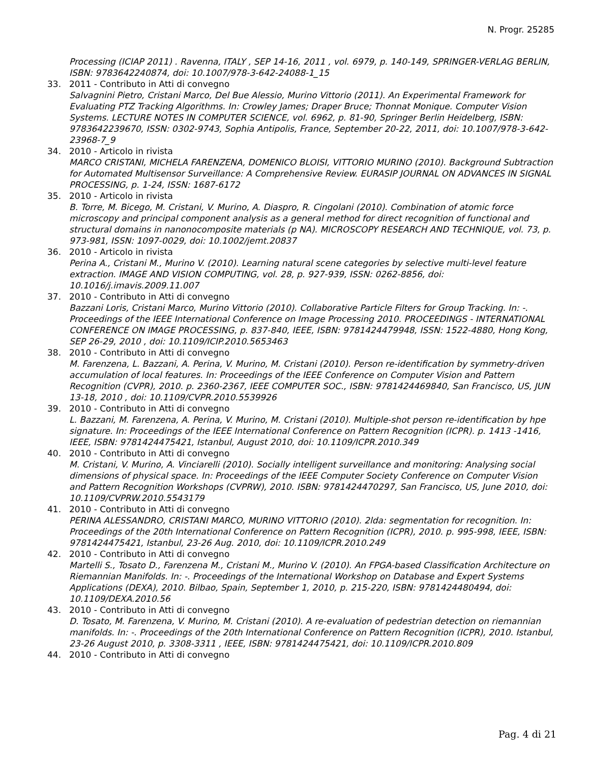N. Progr. 25285
Processing (ICIAP 2011) . Ravenna, ITALY , SEP 14-16, 2011 , vol. 6979, p. 140-149, SPRINGER-VERLAG BERLIN, ISBN: 9783642240874, doi: 10.1007/978-3-642-24088-1_15
33. 2011 - Contributo in Atti di convegno
Salvagnini Pietro, Cristani Marco, Del Bue Alessio, Murino Vittorio (2011). An Experimental Framework for Evaluating PTZ Tracking Algorithms. In: Crowley James; Draper Bruce; Thonnat Monique. Computer Vision Systems. LECTURE NOTES IN COMPUTER SCIENCE, vol. 6962, p. 81-90, Springer Berlin Heidelberg, ISBN: 9783642239670, ISSN: 0302-9743, Sophia Antipolis, France, September 20-22, 2011, doi: 10.1007/978-3-642-23968-7_9
34. 2010 - Articolo in rivista
MARCO CRISTANI, MICHELA FARENZENA, DOMENICO BLOISI, VITTORIO MURINO (2010). Background Subtraction for Automated Multisensor Surveillance: A Comprehensive Review. EURASIP JOURNAL ON ADVANCES IN SIGNAL PROCESSING, p. 1-24, ISSN: 1687-6172
35. 2010 - Articolo in rivista
B. Torre, M. Bicego, M. Cristani, V. Murino, A. Diaspro, R. Cingolani (2010). Combination of atomic force microscopy and principal component analysis as a general method for direct recognition of functional and structural domains in nanonocomposite materials (p NA). MICROSCOPY RESEARCH AND TECHNIQUE, vol. 73, p. 973-981, ISSN: 1097-0029, doi: 10.1002/jemt.20837
36. 2010 - Articolo in rivista
Perina A., Cristani M., Murino V. (2010). Learning natural scene categories by selective multi-level feature extraction. IMAGE AND VISION COMPUTING, vol. 28, p. 927-939, ISSN: 0262-8856, doi: 10.1016/j.imavis.2009.11.007
37. 2010 - Contributo in Atti di convegno
Bazzani Loris, Cristani Marco, Murino Vittorio (2010). Collaborative Particle Filters for Group Tracking. In: -. Proceedings of the IEEE International Conference on Image Processing 2010. PROCEEDINGS - INTERNATIONAL CONFERENCE ON IMAGE PROCESSING, p. 837-840, IEEE, ISBN: 9781424479948, ISSN: 1522-4880, Hong Kong, SEP 26-29, 2010 , doi: 10.1109/ICIP.2010.5653463
38. 2010 - Contributo in Atti di convegno
M. Farenzena, L. Bazzani, A. Perina, V. Murino, M. Cristani (2010). Person re-identification by symmetry-driven accumulation of local features. In: Proceedings of the IEEE Conference on Computer Vision and Pattern Recognition (CVPR), 2010. p. 2360-2367, IEEE COMPUTER SOC., ISBN: 9781424469840, San Francisco, US, JUN 13-18, 2010 , doi: 10.1109/CVPR.2010.5539926
39. 2010 - Contributo in Atti di convegno
L. Bazzani, M. Farenzena, A. Perina, V. Murino, M. Cristani (2010). Multiple-shot person re-identification by hpe signature. In: Proceedings of the IEEE International Conference on Pattern Recognition (ICPR). p. 1413 -1416, IEEE, ISBN: 9781424475421, Istanbul, August 2010, doi: 10.1109/ICPR.2010.349
40. 2010 - Contributo in Atti di convegno
M. Cristani, V. Murino, A. Vinciarelli (2010). Socially intelligent surveillance and monitoring: Analysing social dimensions of physical space. In: Proceedings of the IEEE Computer Society Conference on Computer Vision and Pattern Recognition Workshops (CVPRW), 2010. ISBN: 9781424470297, San Francisco, US, June 2010, doi: 10.1109/CVPRW.2010.5543179
41. 2010 - Contributo in Atti di convegno
PERINA ALESSANDRO, CRISTANI MARCO, MURINO VITTORIO (2010). 2lda: segmentation for recognition. In: Proceedings of the 20th International Conference on Pattern Recognition (ICPR), 2010. p. 995-998, IEEE, ISBN: 9781424475421, Istanbul, 23-26 Aug. 2010, doi: 10.1109/ICPR.2010.249
42. 2010 - Contributo in Atti di convegno
Martelli S., Tosato D., Farenzena M., Cristani M., Murino V. (2010). An FPGA-based Classification Architecture on Riemannian Manifolds. In: -. Proceedings of the International Workshop on Database and Expert Systems Applications (DEXA), 2010. Bilbao, Spain, September 1, 2010, p. 215-220, ISBN: 9781424480494, doi: 10.1109/DEXA.2010.56
43. 2010 - Contributo in Atti di convegno
D. Tosato, M. Farenzena, V. Murino, M. Cristani (2010). A re-evaluation of pedestrian detection on riemannian manifolds. In: -. Proceedings of the 20th International Conference on Pattern Recognition (ICPR), 2010. Istanbul, 23-26 August 2010, p. 3308-3311 , IEEE, ISBN: 9781424475421, doi: 10.1109/ICPR.2010.809
44. 2010 - Contributo in Atti di convegno
Pag. 4 di 21